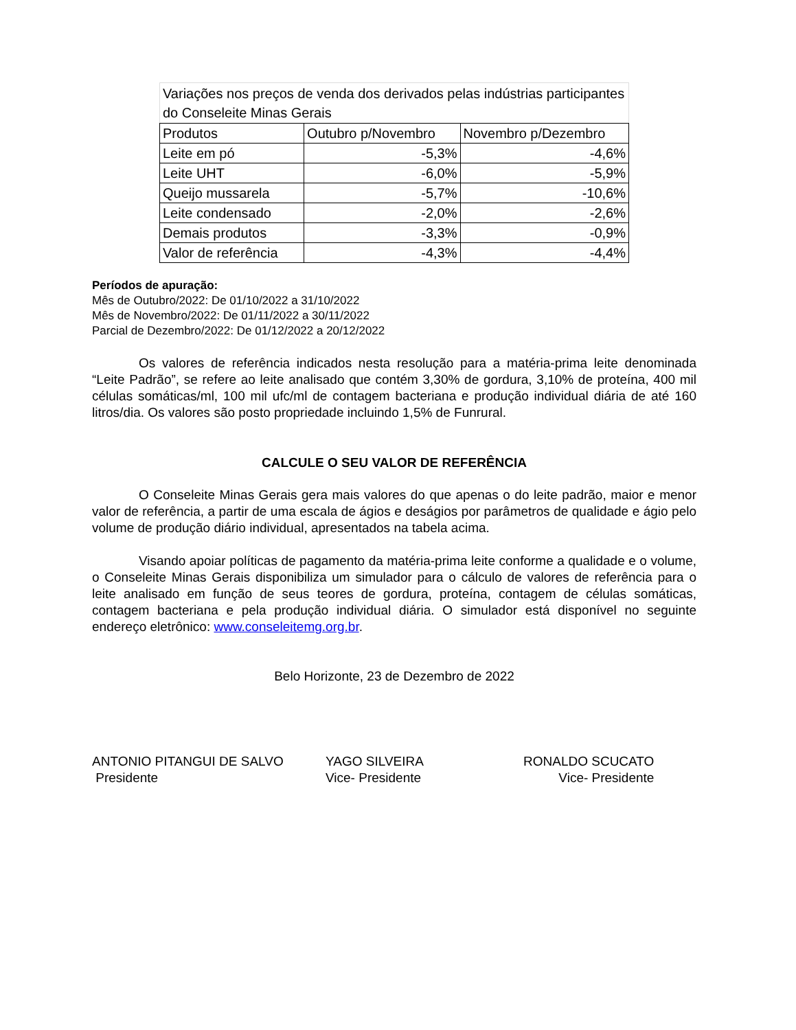| Variações nos preços de venda dos derivados pelas indústrias participantes do Conseleite Minas Gerais | | |
| --- | --- | --- |
| Produtos | Outubro p/Novembro | Novembro p/Dezembro |
| Leite em pó | -5,3% | -4,6% |
| Leite UHT | -6,0% | -5,9% |
| Queijo mussarela | -5,7% | -10,6% |
| Leite condensado | -2,0% | -2,6% |
| Demais produtos | -3,3% | -0,9% |
| Valor de referência | -4,3% | -4,4% |
Períodos de apuração:
Mês de Outubro/2022: De 01/10/2022 a 31/10/2022
Mês de Novembro/2022: De 01/11/2022 a 30/11/2022
Parcial de Dezembro/2022: De 01/12/2022 a 20/12/2022
Os valores de referência indicados nesta resolução para a matéria-prima leite denominada “Leite Padrão”, se refere ao leite analisado que contém 3,30% de gordura, 3,10% de proteína, 400 mil células somáticas/ml, 100 mil ufc/ml de contagem bacteriana e produção individual diária de até 160 litros/dia. Os valores são posto propriedade incluindo 1,5% de Funrural.
CALCULE O SEU VALOR DE REFERÊNCIA
O Conseleite Minas Gerais gera mais valores do que apenas o do leite padrão, maior e menor valor de referência, a partir de uma escala de ágios e deságios por parâmetros de qualidade e ágio pelo volume de produção diário individual, apresentados na tabela acima.
Visando apoiar políticas de pagamento da matéria-prima leite conforme a qualidade e o volume, o Conseleite Minas Gerais disponibiliza um simulador para o cálculo de valores de referência para o leite analisado em função de seus teores de gordura, proteína, contagem de células somáticas, contagem bacteriana e pela produção individual diária. O simulador está disponível no seguinte endereço eletrônico: www.conseleitemg.org.br.
Belo Horizonte, 23 de Dezembro de 2022
ANTONIO PITANGUI DE SALVO
Presidente
YAGO SILVEIRA
Vice- Presidente
RONALDO SCUCATO
Vice- Presidente